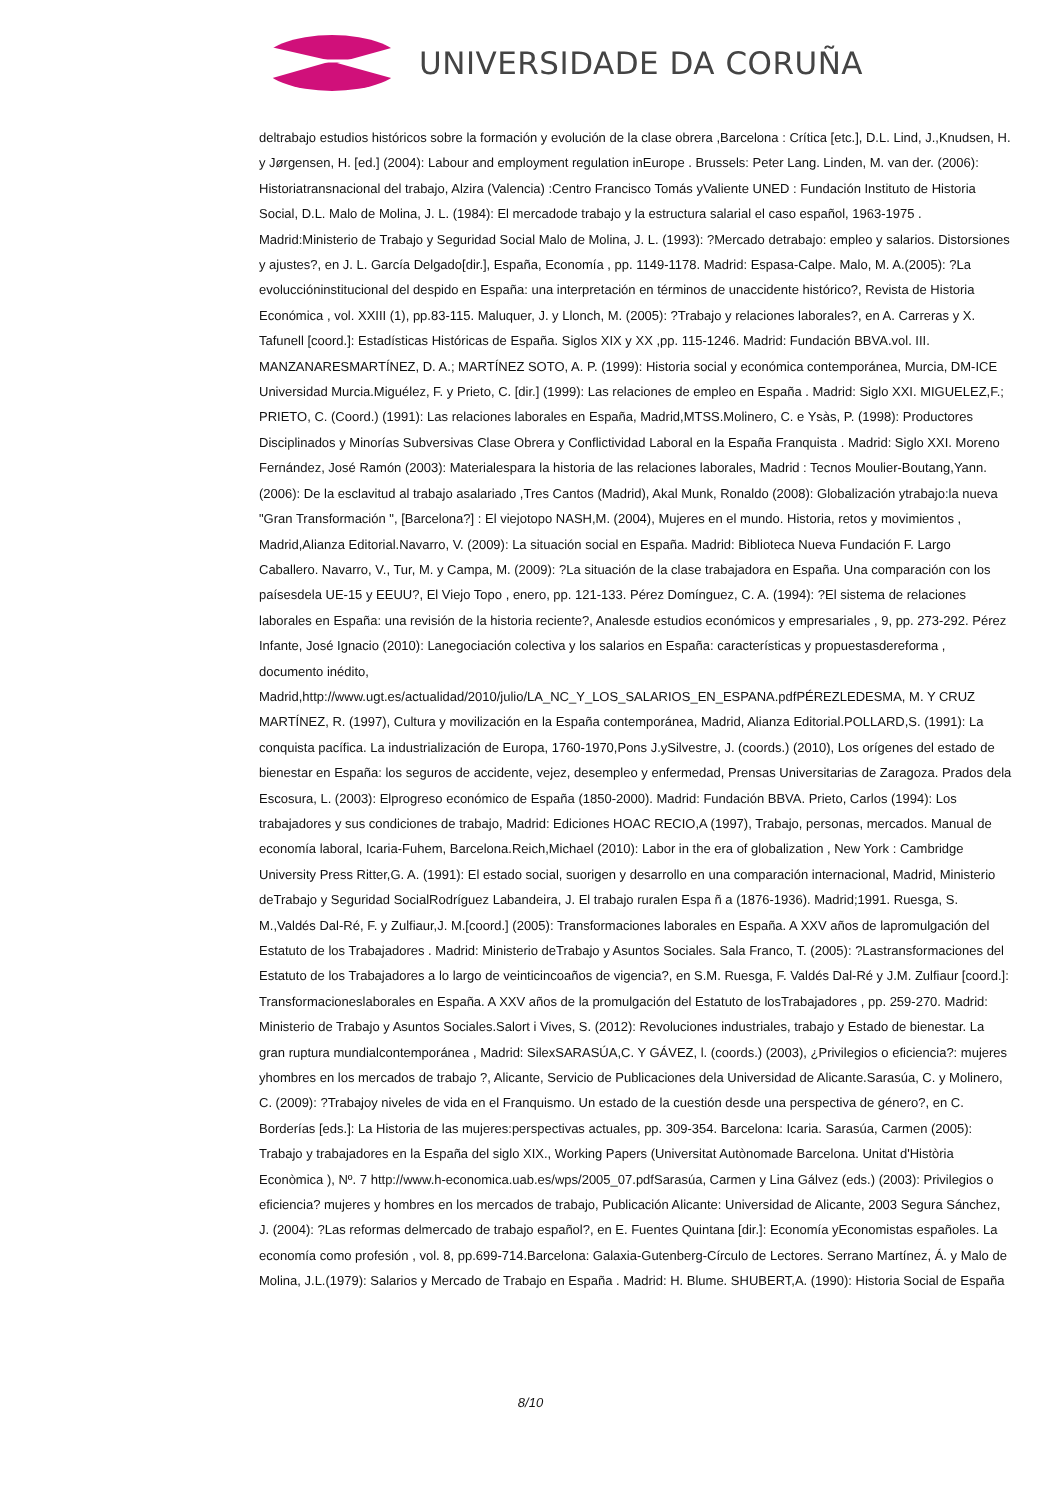UNIVERSIDADE DA CORUÑA
deltrabajo estudios históricos sobre la formación y evolución de la clase obrera ,Barcelona : Crítica [etc.], D.L. Lind, J.,Knudsen, H. y Jørgensen, H. [ed.] (2004): Labour and employment regulation inEurope . Brussels: Peter Lang. Linden, M. van der. (2006): Historiatransnacional del trabajo, Alzira (Valencia) :Centro Francisco Tomás yValiente UNED : Fundación Instituto de Historia Social, D.L. Malo de Molina, J. L. (1984): El mercadode trabajo y la estructura salarial el caso español, 1963-1975 . Madrid:Ministerio de Trabajo y Seguridad Social Malo de Molina, J. L. (1993): ?Mercado detrabajo: empleo y salarios. Distorsiones y ajustes?, en J. L. García Delgado[dir.], España, Economía , pp. 1149-1178. Madrid: Espasa-Calpe. Malo, M. A.(2005): ?La evoluccióninstitucional del despido en España: una interpretación en términos de unaccidente histórico?, Revista de Historia Económica , vol. XXIII (1), pp.83-115. Maluquer, J. y Llonch, M. (2005): ?Trabajo y relaciones laborales?, en A. Carreras y X. Tafunell [coord.]: Estadísticas Históricas de España. Siglos XIX y XX ,pp. 115-1246. Madrid: Fundación BBVA.vol. III. MANZANARESMARTÍNEZ, D. A.; MARTÍNEZ SOTO, A. P. (1999): Historia social y económica contemporánea, Murcia, DM-ICE Universidad Murcia.Miguélez, F. y Prieto, C. [dir.] (1999): Las relaciones de empleo en España . Madrid: Siglo XXI. MIGUELEZ,F.; PRIETO, C. (Coord.) (1991): Las relaciones laborales en España, Madrid,MTSS.Molinero, C. e Ysàs, P. (1998): Productores Disciplinados y Minorías Subversivas Clase Obrera y Conflictividad Laboral en la España Franquista . Madrid: Siglo XXI. Moreno Fernández, José Ramón (2003): Materialespara la historia de las relaciones laborales, Madrid : Tecnos Moulier-Boutang,Yann. (2006): De la esclavitud al trabajo asalariado ,Tres Cantos (Madrid), Akal Munk, Ronaldo (2008): Globalización ytrabajo:la nueva "Gran Transformación ", [Barcelona?] : El viejotopo NASH,M. (2004), Mujeres en el mundo. Historia, retos y movimientos , Madrid,Alianza Editorial.Navarro, V. (2009): La situación social en España. Madrid: Biblioteca Nueva Fundación F. Largo Caballero. Navarro, V., Tur, M. y Campa, M. (2009): ?La situación de la clase trabajadora en España. Una comparación con los paísesdela UE-15 y EEUU?, El Viejo Topo , enero, pp. 121-133. Pérez Domínguez, C. A. (1994): ?El sistema de relaciones laborales en España: una revisión de la historia reciente?, Analesde estudios económicos y empresariales , 9, pp. 273-292. Pérez Infante, José Ignacio (2010): Lanegociación colectiva y los salarios en España: características y propuestasdereforma , documento inédito, Madrid,http://www.ugt.es/actualidad/2010/julio/LA_NC_Y_LOS_SALARIOS_EN_ESPANA.pdfPÉREZLEDESMA, M. Y CRUZ MARTÍNEZ, R. (1997), Cultura y movilización en la España contemporánea, Madrid, Alianza Editorial.POLLARD,S. (1991): La conquista pacífica. La industrialización de Europa, 1760-1970,Pons J.ySilvestre, J. (coords.) (2010), Los orígenes del estado de bienestar en España: los seguros de accidente, vejez, desempleo y enfermedad, Prensas Universitarias de Zaragoza. Prados dela Escosura, L. (2003): Elprogreso económico de España (1850-2000). Madrid: Fundación BBVA. Prieto, Carlos (1994): Los trabajadores y sus condiciones de trabajo, Madrid: Ediciones HOAC RECIO,A (1997), Trabajo, personas, mercados. Manual de economía laboral, Icaria-Fuhem, Barcelona.Reich,Michael (2010): Labor in the era of globalization , New York : Cambridge University Press Ritter,G. A. (1991): El estado social, suorigen y desarrollo en una comparación internacional, Madrid, Ministerio deTrabajo y Seguridad SocialRodríguez Labandeira, J. El trabajo ruralen Espa ñ a (1876-1936). Madrid;1991. Ruesga, S. M.,Valdés Dal-Ré, F. y Zulfiaur,J. M.[coord.] (2005): Transformaciones laborales en España. A XXV años de lapromulgación del Estatuto de los Trabajadores . Madrid: Ministerio deTrabajo y Asuntos Sociales. Sala Franco, T. (2005): ?Lastransformaciones del Estatuto de los Trabajadores a lo largo de veinticincoaños de vigencia?, en S.M. Ruesga, F. Valdés Dal-Ré y J.M. Zulfiaur [coord.]: Transformacioneslaborales en España. A XXV años de la promulgación del Estatuto de losTrabajadores , pp. 259-270. Madrid: Ministerio de Trabajo y Asuntos Sociales.Salort i Vives, S. (2012): Revoluciones industriales, trabajo y Estado de bienestar. La gran ruptura mundialcontemporánea , Madrid: SilexSARASÚA,C. Y GÁVEZ, l. (coords.) (2003), ¿Privilegios o eficiencia?: mujeres yhombres en los mercados de trabajo ?, Alicante, Servicio de Publicaciones dela Universidad de Alicante.Sarasúa, C. y Molinero, C. (2009): ?Trabajoy niveles de vida en el Franquismo. Un estado de la cuestión desde una perspectiva de género?, en C. Borderías [eds.]: La Historia de las mujeres:perspectivas actuales, pp. 309-354. Barcelona: Icaria. Sarasúa, Carmen (2005): Trabajo y trabajadores en la España del siglo XIX., Working Papers (Universitat Autònomade Barcelona. Unitat d'Història Econòmica ), Nº. 7 http://www.h-economica.uab.es/wps/2005_07.pdfSarasúa, Carmen y Lina Gálvez (eds.) (2003): Privilegios o eficiencia? mujeres y hombres en los mercados de trabajo, Publicación Alicante: Universidad de Alicante, 2003 Segura Sánchez, J. (2004): ?Las reformas delmercado de trabajo español?, en E. Fuentes Quintana [dir.]: Economía yEconomistas españoles. La economía como profesión , vol. 8, pp.699-714.Barcelona: Galaxia-Gutenberg-Círculo de Lectores. Serrano Martínez, Á. y Malo de Molina, J.L.(1979): Salarios y Mercado de Trabajo en España . Madrid: H. Blume. SHUBERT,A. (1990): Historia Social de España
8/10